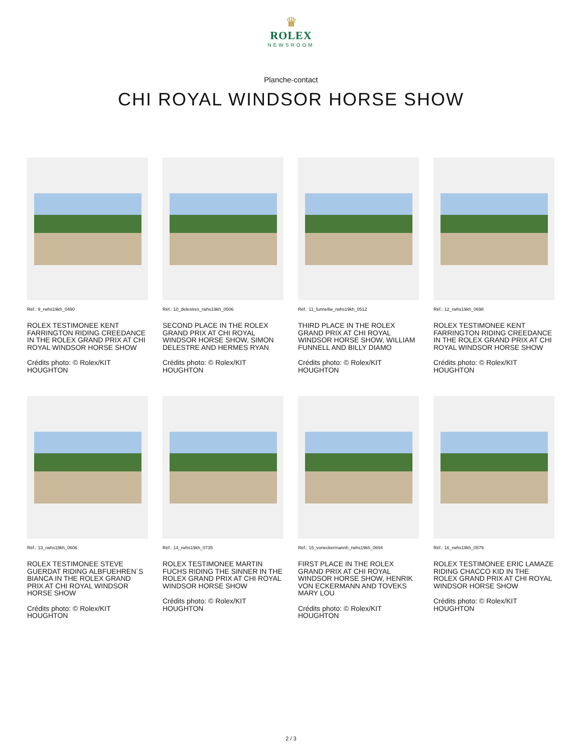♛
ROLEX
NEWSROOM
Planche-contact
CHI ROYAL WINDSOR HORSE SHOW
Réf.: 9_rwhs19kh_0490
ROLEX TESTIMONEE KENT FARRINGTON RIDING CREEDANCE IN THE ROLEX GRAND PRIX AT CHI ROYAL WINDSOR HORSE SHOW
Crédits photo: © Rolex/KIT HOUGHTON
Réf.: 10_delestres_rwhs19kh_0506
SECOND PLACE IN THE ROLEX GRAND PRIX AT CHI ROYAL WINDSOR HORSE SHOW, SIMON DELESTRE AND HERMES RYAN
Crédits photo: © Rolex/KIT HOUGHTON
Réf.: 11_funnellw_rwhs19kh_0512
THIRD PLACE IN THE ROLEX GRAND PRIX AT CHI ROYAL WINDSOR HORSE SHOW, WILLIAM FUNNELL AND BILLY DIAMO
Crédits photo: © Rolex/KIT HOUGHTON
Réf.: 12_rwhs19kh_0698
ROLEX TESTIMONEE KENT FARRINGTON RIDING CREEDANCE IN THE ROLEX GRAND PRIX AT CHI ROYAL WINDSOR HORSE SHOW
Crédits photo: © Rolex/KIT HOUGHTON
Réf.: 13_rwhs19kh_0606
ROLEX TESTIMONEE STEVE GUERDAT RIDING ALBFUEHREN´S BIANCA IN THE ROLEX GRAND PRIX AT CHI ROYAL WINDSOR HORSE SHOW
Crédits photo: © Rolex/KIT HOUGHTON
Réf.: 14_rwhs19kh_0735
ROLEX TESTIMONEE MARTIN FUCHS RIDING THE SINNER IN THE ROLEX GRAND PRIX AT CHI ROYAL WINDSOR HORSE SHOW
Crédits photo: © Rolex/KIT HOUGHTON
Réf.: 15_voneckermannh_rwhs19kh_0694
FIRST PLACE IN THE ROLEX GRAND PRIX AT CHI ROYAL WINDSOR HORSE SHOW, HENRIK VON ECKERMANN AND TOVEKS MARY LOU
Crédits photo: © Rolex/KIT HOUGHTON
Réf.: 16_rwhs19kh_0579
ROLEX TESTIMONEE ERIC LAMAZE RIDING CHACCO KID IN THE ROLEX GRAND PRIX AT CHI ROYAL WINDSOR HORSE SHOW
Crédits photo: © Rolex/KIT HOUGHTON
2 / 3